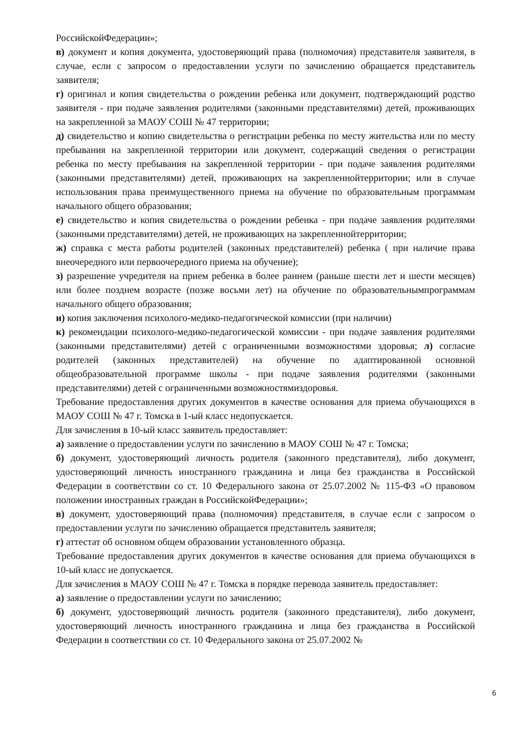РоссийскойФедерации»;
в) документ и копия документа, удостоверяющий права (полномочия) представителя заявителя, в случае, если с запросом о предоставлении услуги по зачислению обращается представитель заявителя;
г) оригинал и копия свидетельства о рождении ребенка или документ, подтверждающий родство заявителя - при подаче заявления родителями (законными представителями) детей, проживающих на закрепленной за МАОУ СОШ № 47 территории;
д) свидетельство и копию свидетельства о регистрации ребенка по месту жительства или по месту пребывания на закрепленной территории или документ, содержащий сведения о регистрации ребенка по месту пребывания на закрепленной территории - при подаче заявления родителями (законными представителями) детей, проживающих на закрепленнойтерритории; или в случае использования права преимущественного приема на обучение по образовательным программам начального общего образования;
е) свидетельство и копия свидетельства о рождении ребенка - при подаче заявления родителями (законными представителями) детей, не проживающих на закрепленнойтерритории;
ж) справка с места работы родителей (законных представителей) ребенка ( при наличие права внеочередного или первоочередного приема на обучение);
з) разрешение учредителя на прием ребенка в более раннем (раньше шести лет и шести месяцев) или более позднем возрасте (позже восьми лет) на обучение по образовательнымпрограммам начального общего образования;
и) копия заключения психолого-медико-педагогической комиссии (при наличии)
к) рекомендации психолого-медико-педагогической комиссии - при подаче заявления родителями (законными представителями) детей с ограниченными возможностями здоровья; л) согласие родителей (законных представителей) на обучение по адаптированной основной общеобразовательной программе школы - при подаче заявления родителями (законными представителями) детей с ограниченными возможностямиздоровья.
Требование предоставления других документов в качестве основания для приема обучающихся в МАОУ СОШ № 47 г. Томска в 1-ый класс недопускается.
Для зачисления в 10-ый класс заявитель предоставляет:
а) заявление о предоставлении услуги по зачислению в МАОУ СОШ № 47 г. Томска;
б) документ, удостоверяющий личность родителя (законного представителя), либо документ, удостоверяющий личность иностранного гражданина и лица без гражданства в Российской Федерации в соответствии со ст. 10 Федерального закона от 25.07.2002 № 115-ФЗ «О правовом положении иностранных граждан в РоссийскойФедерации»;
в) документ, удостоверяющий права (полномочия) представителя, в случае если с запросом о предоставлении услуги по зачислению обращается представитель заявителя;
г) аттестат об основном общем образовании установленного образца.
Требование предоставления других документов в качестве основания для приема обучающихся в 10-ый класс не допускается.
Для зачисления в МАОУ СОШ № 47 г. Томска в порядке перевода заявитель предоставляет:
а) заявление о предоставлении услуги по зачислению;
б) документ, удостоверяющий личность родителя (законного представителя), либо документ, удостоверяющий личность иностранного гражданина и лица без гражданства в Российской Федерации в соответствии со ст. 10 Федерального закона от 25.07.2002 №
6